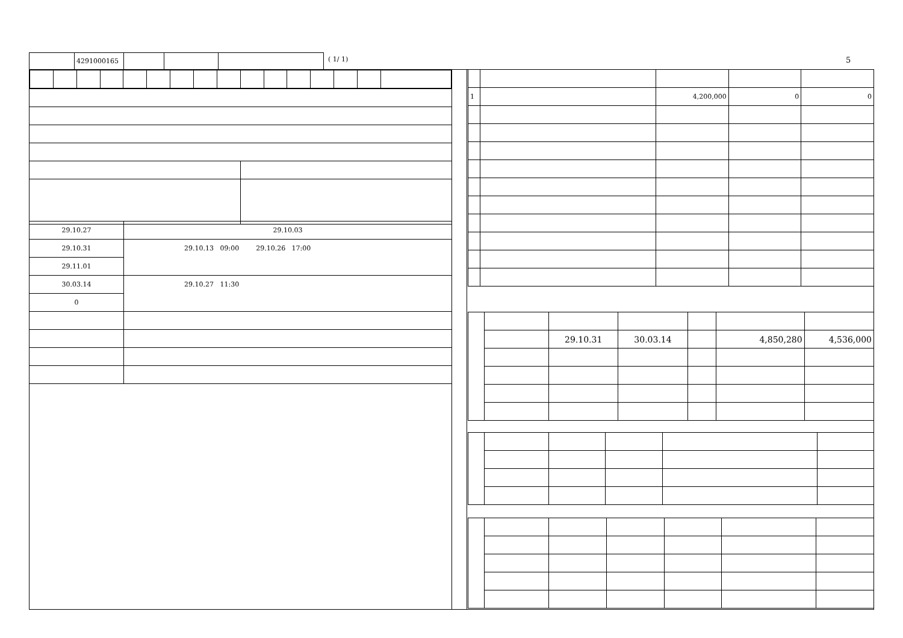| | 4291000165 | | | |
( 1/ 1) 5
| 29.10.27 | 29.10.03 |
| 29.10.31 | 29.10.13 09:00 29.10.26 17:00 |
| 29.11.01 | |
| 30.03.14 | 29.10.27 11:30 |
| 0 | |
| 1 | | 4,200,000 | 0 | 0 |
| | | 29.10.31 | 30.03.14 | | 4,850,280 | 4,536,000 |